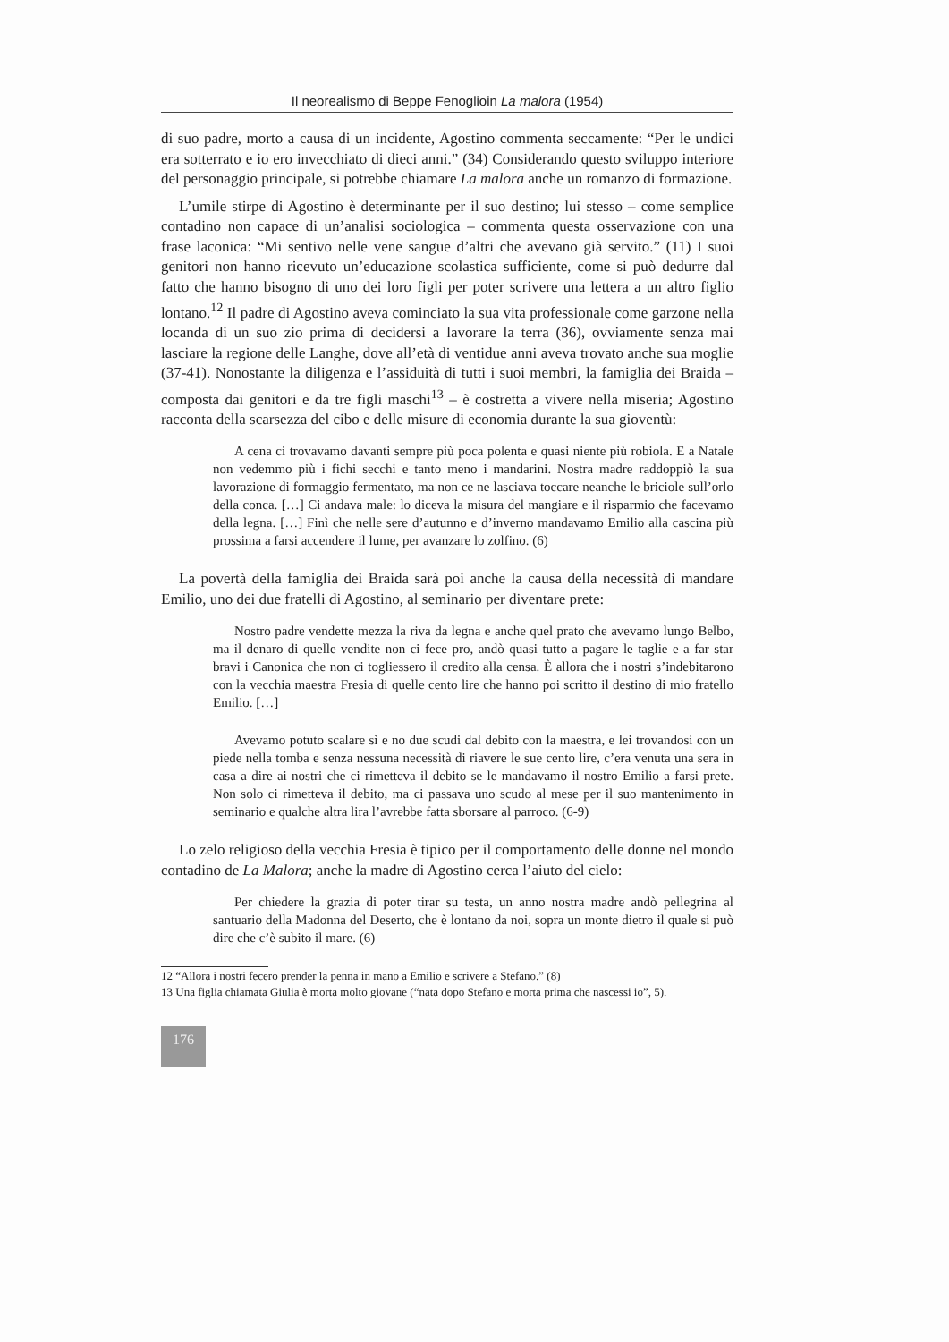Il neorealismo di Beppe Fenoglioin La malora (1954)
di suo padre, morto a causa di un incidente, Agostino commenta seccamente: “Per le undici era sotterrato e io ero invecchiato di dieci anni.” (34) Considerando questo sviluppo interiore del personaggio principale, si potrebbe chiamare La malora anche un romanzo di formazione.
L’umile stirpe di Agostino è determinante per il suo destino; lui stesso – come semplice contadino non capace di un’analisi sociologica – commenta questa osservazione con una frase laconica: “Mi sentivo nelle vene sangue d’altri che avevano già servito.” (11) I suoi genitori non hanno ricevuto un’educazione scolastica sufficiente, come si può dedurre dal fatto che hanno bisogno di uno dei loro figli per poter scrivere una lettera a un altro figlio lontano.<sup>12</sup> Il padre di Agostino aveva cominciato la sua vita professionale come garzone nella locanda di un suo zio prima di decidersi a lavorare la terra (36), ovviamente senza mai lasciare la regione delle Langhe, dove all’età di ventidue anni aveva trovato anche sua moglie (37-41). Nonostante la diligenza e l’assiduità di tutti i suoi membri, la famiglia dei Braida – composta dai genitori e da tre figli maschi<sup>13</sup> – è costretta a vivere nella miseria; Agostino racconta della scarsezza del cibo e delle misure di economia durante la sua gioventù:
A cena ci trovavamo davanti sempre più poca polenta e quasi niente più robiola. E a Natale non vedemmo più i fichi secchi e tanto meno i mandarini. Nostra madre raddoppiò la sua lavorazione di formaggio fermentato, ma non ce ne lasciava toccare neanche le briciole sull’orlo della conca. […] Ci andava male: lo diceva la misura del mangiare e il risparmio che facevamo della legna. […] Finì che nelle sere d’autunno e d’inverno mandavamo Emilio alla cascina più prossima a farsi accendere il lume, per avanzare lo zolfino. (6)
La povertà della famiglia dei Braida sarà poi anche la causa della necessità di mandare Emilio, uno dei due fratelli di Agostino, al seminario per diventare prete:
Nostro padre vendette mezza la riva da legna e anche quel prato che avevamo lungo Belbo, ma il denaro di quelle vendite non ci fece pro, andò quasi tutto a pagare le taglie e a far star bravi i Canonica che non ci togliessero il credito alla censa. È allora che i nostri s’indebitarono con la vecchia maestra Fresia di quelle cento lire che hanno poi scritto il destino di mio fratello Emilio. […]
Avevamo potuto scalare sì e no due scudi dal debito con la maestra, e lei trovandosi con un piede nella tomba e senza nessuna necessità di riavere le sue cento lire, c’era venuta una sera in casa a dire ai nostri che ci rimetteva il debito se le mandavamo il nostro Emilio a farsi prete. Non solo ci rimetteva il debito, ma ci passava uno scudo al mese per il suo mantenimento in seminario e qualche altra lira l’avrebbe fatta sborsare al parroco. (6-9)
Lo zelo religioso della vecchia Fresia è tipico per il comportamento delle donne nel mondo contadino de La Malora; anche la madre di Agostino cerca l’aiuto del cielo:
Per chiedere la grazia di poter tirar su testa, un anno nostra madre andò pellegrina al santuario della Madonna del Deserto, che è lontano da noi, sopra un monte dietro il quale si può dire che c’è subito il mare. (6)
12 “Allora i nostri fecero prender la penna in mano a Emilio e scrivere a Stefano.” (8)
13 Una figlia chiamata Giulia è morta molto giovane (“nata dopo Stefano e morta prima che nascessi io”, 5).
176